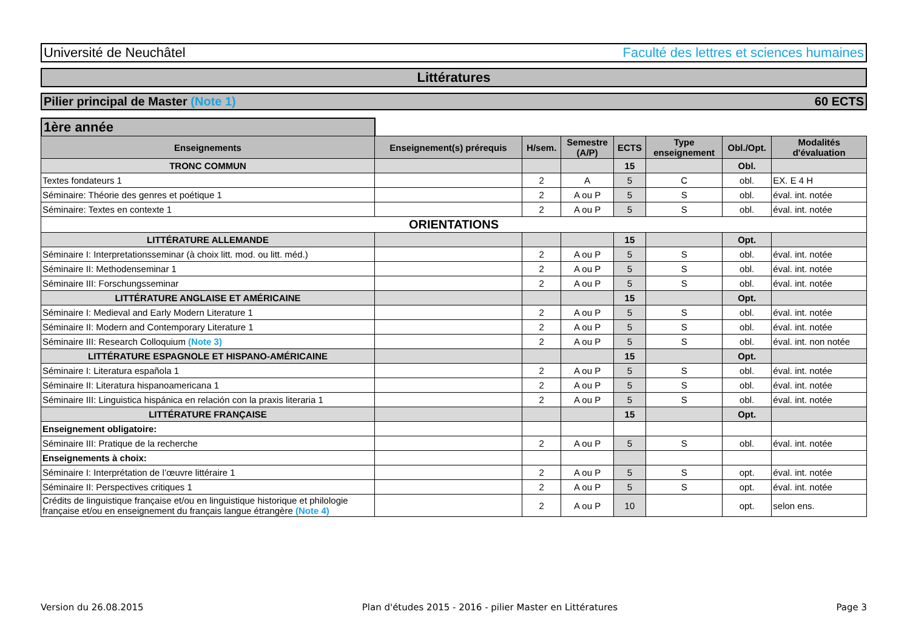Université de Neuchâtel Faculté des lettres et sciences humaines
Littératures
Pilier principal de Master (Note 1) 60 ECTS
1ère année
| Enseignements | Enseignement(s) prérequis | H/sem. | Semestre (A/P) | ECTS | Type enseignement | Obl./Opt. | Modalités d'évaluation |
| --- | --- | --- | --- | --- | --- | --- | --- |
| TRONC COMMUN | | | | 15 | | Obl. | |
| Textes fondateurs 1 | | 2 | A | 5 | C | obl. | EX. E 4 H |
| Séminaire: Théorie des genres et poétique 1 | | 2 | A ou P | 5 | S | obl. | éval. int. notée |
| Séminaire: Textes en contexte 1 | | 2 | A ou P | 5 | S | obl. | éval. int. notée |
| ORIENTATIONS | | | | | | | |
| LITTÉRATURE ALLEMANDE | | | | 15 | | Opt. | |
| Séminaire I: Interpretationsseminar (à choix litt. mod. ou litt. méd.) | | 2 | A ou P | 5 | S | obl. | éval. int. notée |
| Séminaire II: Methodenseminar 1 | | 2 | A ou P | 5 | S | obl. | éval. int. notée |
| Séminaire III: Forschungsseminar | | 2 | A ou P | 5 | S | obl. | éval. int. notée |
| LITTÉRATURE ANGLAISE ET AMÉRICAINE | | | | 15 | | Opt. | |
| Séminaire I: Medieval and Early Modern Literature 1 | | 2 | A ou P | 5 | S | obl. | éval. int. notée |
| Séminaire II: Modern and Contemporary Literature 1 | | 2 | A ou P | 5 | S | obl. | éval. int. notée |
| Séminaire III: Research Colloquium (Note 3) | | 2 | A ou P | 5 | S | obl. | éval. int. non notée |
| LITTÉRATURE ESPAGNOLE ET HISPANO-AMÉRICAINE | | | | 15 | | Opt. | |
| Séminaire I: Literatura española 1 | | 2 | A ou P | 5 | S | obl. | éval. int. notée |
| Séminaire II: Literatura hispanoamericana 1 | | 2 | A ou P | 5 | S | obl. | éval. int. notée |
| Séminaire III: Linguistica hispánica en relación con la praxis literaria 1 | | 2 | A ou P | 5 | S | obl. | éval. int. notée |
| LITTÉRATURE FRANÇAISE | | | | 15 | | Opt. | |
| Enseignement obligatoire: | | | | | | | |
| Séminaire III: Pratique de la recherche | | 2 | A ou P | 5 | S | obl. | éval. int. notée |
| Enseignements à choix: | | | | | | | |
| Séminaire I: Interprétation de l’œuvre littéraire 1 | | 2 | A ou P | 5 | S | opt. | éval. int. notée |
| Séminaire II: Perspectives critiques 1 | | 2 | A ou P | 5 | S | opt. | éval. int. notée |
| Crédits de linguistique française et/ou en linguistique historique et philologie française et/ou en enseignement du français langue étrangère (Note 4) | | 2 | A ou P | 10 | | opt. | selon ens. |
Version du 26.08.2015 Plan d'études 2015 - 2016 - pilier Master en Littératures Page 3